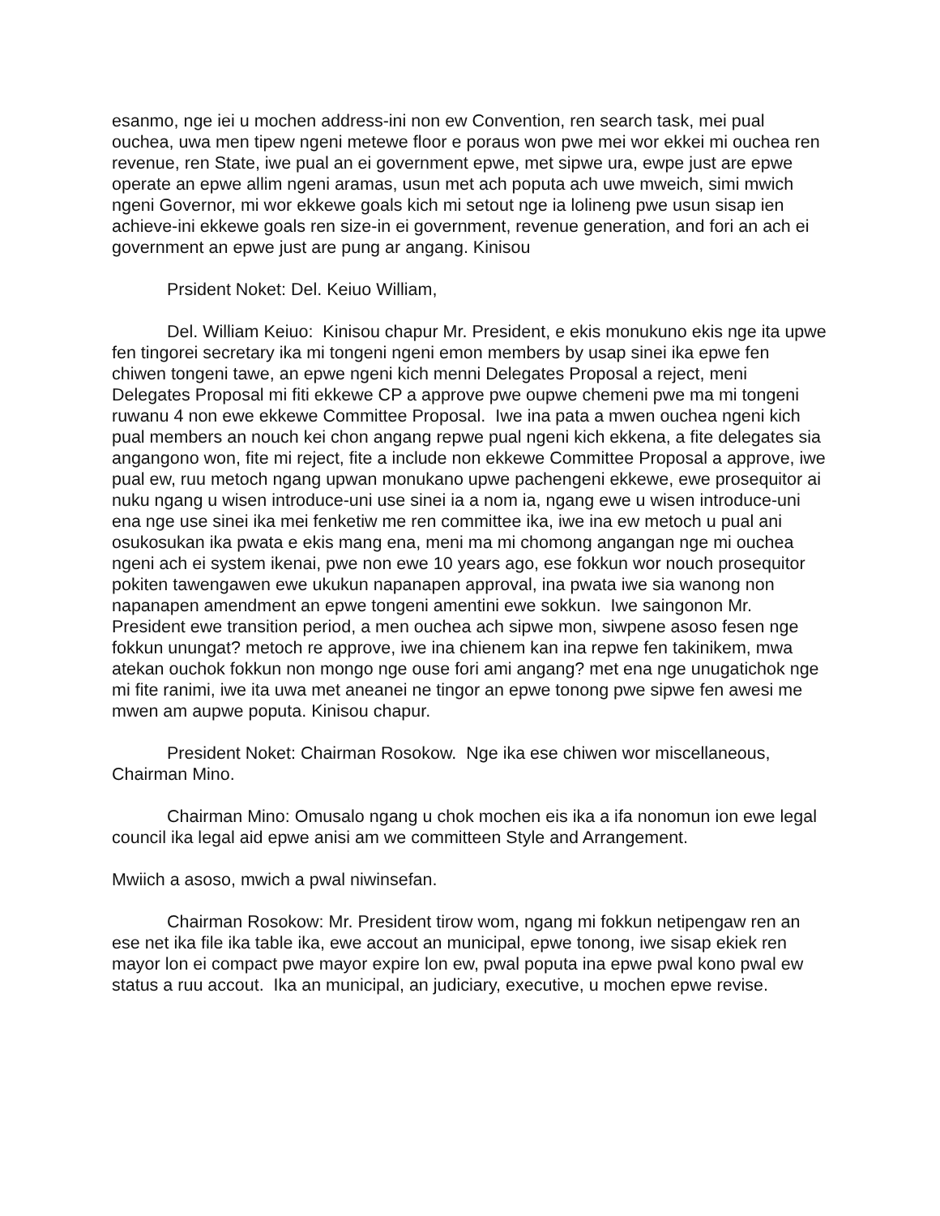esanmo, nge iei u mochen address-ini non ew Convention, ren search task, mei pual ouchea, uwa men tipew ngeni metewe floor e poraus won pwe mei wor ekkei mi ouchea ren revenue, ren State, iwe pual an ei government epwe, met sipwe ura, ewpe just are epwe operate an epwe allim ngeni aramas, usun met ach poputa ach uwe mweich, simi mwich ngeni Governor, mi wor ekkewe goals kich mi setout nge ia lolineng pwe usun sisap ien achieve-ini ekkewe goals ren size-in ei government, revenue generation, and fori an ach ei government an epwe just are pung ar angang. Kinisou
Prsident Noket: Del. Keiuo William,
Del. William Keiuo: Kinisou chapur Mr. President, e ekis monukuno ekis nge ita upwe fen tingorei secretary ika mi tongeni ngeni emon members by usap sinei ika epwe fen chiwen tongeni tawe, an epwe ngeni kich menni Delegates Proposal a reject, meni Delegates Proposal mi fiti ekkewe CP a approve pwe oupwe chemeni pwe ma mi tongeni ruwanu 4 non ewe ekkewe Committee Proposal. Iwe ina pata a mwen ouchea ngeni kich pual members an nouch kei chon angang repwe pual ngeni kich ekkena, a fite delegates sia angangono won, fite mi reject, fite a include non ekkewe Committee Proposal a approve, iwe pual ew, ruu metoch ngang upwan monukano upwe pachengeni ekkewe, ewe prosequitor ai nuku ngang u wisen introduce-uni use sinei ia a nom ia, ngang ewe u wisen introduce-uni ena nge use sinei ika mei fenketiw me ren committee ika, iwe ina ew metoch u pual ani osukosukan ika pwata e ekis mang ena, meni ma mi chomong angangan nge mi ouchea ngeni ach ei system ikenai, pwe non ewe 10 years ago, ese fokkun wor nouch prosequitor pokiten tawengawen ewe ukukun napanapen approval, ina pwata iwe sia wanong non napanapen amendment an epwe tongeni amentini ewe sokkun. Iwe saingonon Mr. President ewe transition period, a men ouchea ach sipwe mon, siwpene asoso fesen nge fokkun unungat? metoch re approve, iwe ina chienem kan ina repwe fen takinikem, mwa atekan ouchok fokkun non mongo nge ouse fori ami angang? met ena nge unugatichok nge mi fite ranimi, iwe ita uwa met aneanei ne tingor an epwe tonong pwe sipwe fen awesi me mwen am aupwe poputa. Kinisou chapur.
President Noket: Chairman Rosokow. Nge ika ese chiwen wor miscellaneous, Chairman Mino.
Chairman Mino: Omusalo ngang u chok mochen eis ika a ifa nonomun ion ewe legal council ika legal aid epwe anisi am we committeen Style and Arrangement.
Mwiich a asoso, mwich a pwal niwinsefan.
Chairman Rosokow: Mr. President tirow wom, ngang mi fokkun netipengaw ren an ese net ika file ika table ika, ewe accout an municipal, epwe tonong, iwe sisap ekiek ren mayor lon ei compact pwe mayor expire lon ew, pwal poputa ina epwe pwal kono pwal ew status a ruu accout. Ika an municipal, an judiciary, executive, u mochen epwe revise.